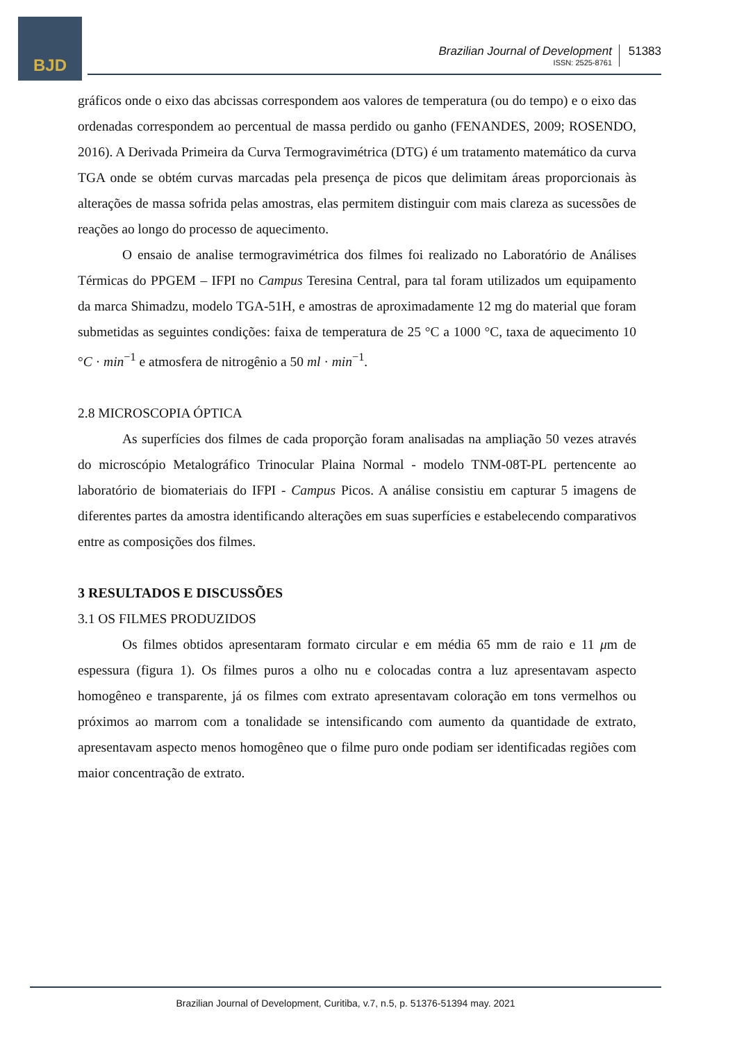BJD
Brazilian Journal of Development
ISSN: 2525-8761
51383
gráficos onde o eixo das abcissas correspondem aos valores de temperatura (ou do tempo) e o eixo das ordenadas correspondem ao percentual de massa perdido ou ganho (FENANDES, 2009; ROSENDO, 2016). A Derivada Primeira da Curva Termogravimétrica (DTG) é um tratamento matemático da curva TGA onde se obtém curvas marcadas pela presença de picos que delimitam áreas proporcionais às alterações de massa sofrida pelas amostras, elas permitem distinguir com mais clareza as sucessões de reações ao longo do processo de aquecimento.
O ensaio de analise termogravimétrica dos filmes foi realizado no Laboratório de Análises Térmicas do PPGEM – IFPI no Campus Teresina Central, para tal foram utilizados um equipamento da marca Shimadzu, modelo TGA-51H, e amostras de aproximadamente 12 mg do material que foram submetidas as seguintes condições: faixa de temperatura de 25 °C a 1000 °C, taxa de aquecimento 10 °C · min<sup>−1</sup> e atmosfera de nitrogênio a 50 ml · min<sup>−1</sup>.
2.8 MICROSCOPIA ÓPTICA
As superfícies dos filmes de cada proporção foram analisadas na ampliação 50 vezes através do microscópio Metalográfico Trinocular Plaina Normal - modelo TNM-08T-PL pertencente ao laboratório de biomateriais do IFPI - Campus Picos. A análise consistiu em capturar 5 imagens de diferentes partes da amostra identificando alterações em suas superfícies e estabelecendo comparativos entre as composições dos filmes.
3 RESULTADOS E DISCUSSÕES
3.1 OS FILMES PRODUZIDOS
Os filmes obtidos apresentaram formato circular e em média 65 mm de raio e 11 μm de espessura (figura 1). Os filmes puros a olho nu e colocadas contra a luz apresentavam aspecto homogêneo e transparente, já os filmes com extrato apresentavam coloração em tons vermelhos ou próximos ao marrom com a tonalidade se intensificando com aumento da quantidade de extrato, apresentavam aspecto menos homogêneo que o filme puro onde podiam ser identificadas regiões com maior concentração de extrato.
Brazilian Journal of Development, Curitiba, v.7, n.5, p. 51376-51394 may. 2021